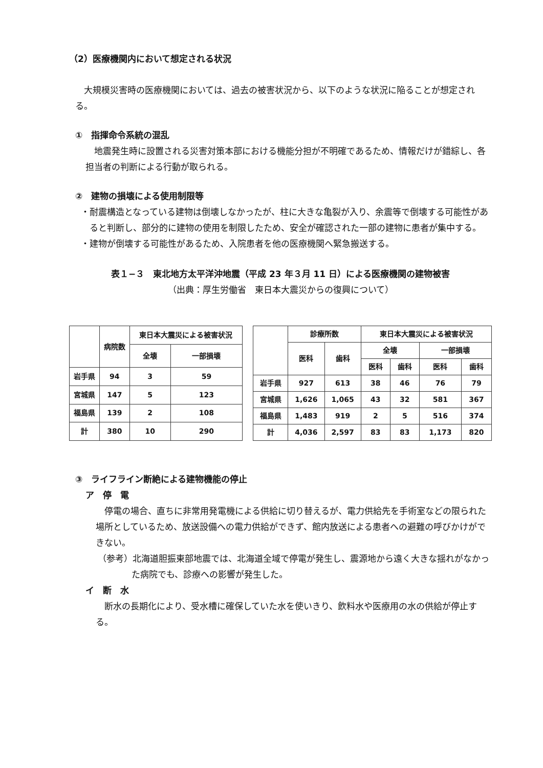（2）医療機関内において想定される状況
大規模災害時の医療機関においては、過去の被害状況から、以下のような状況に陥ることが想定される。
①　指揮命令系統の混乱
地震発生時に設置される災害対策本部における機能分担が不明確であるため、情報だけが錯綜し、各担当者の判断による行動が取られる。
②　建物の損壊による使用制限等
・耐震構造となっている建物は倒壊しなかったが、柱に大きな亀裂が入り、余震等で倒壊する可能性があると判断し、部分的に建物の使用を制限したため、安全が確認された一部の建物に患者が集中する。
・建物が倒壊する可能性があるため、入院患者を他の医療機関へ緊急搬送する。
表１−３　東北地方太平洋沖地震（平成 23 年３月 11 日）による医療機関の建物被害
（出典：厚生労働省　東日本大震災からの復興について）
| | 病院数 | 東日本大震災による被害状況 | |
| --- | --- | --- | --- |
| | | 全壊 | 一部損壊 |
| 岩手県 | 94 | 3 | 59 |
| 宮城県 | 147 | 5 | 123 |
| 福島県 | 139 | 2 | 108 |
| 計 | 380 | 10 | 290 |
| | 診療所数 | | 東日本大震災による被害状況 | | | |
| --- | --- | --- | --- | --- | --- | --- |
| | 医科 | 歯科 | 全壊 | | 一部損壊 | |
| | | | 医科 | 歯科 | 医科 | 歯科 |
| 岩手県 | 927 | 613 | 38 | 46 | 76 | 79 |
| 宮城県 | 1,626 | 1,065 | 43 | 32 | 581 | 367 |
| 福島県 | 1,483 | 919 | 2 | 5 | 516 | 374 |
| 計 | 4,036 | 2,597 | 83 | 83 | 1,173 | 820 |
③　ライフライン断絶による建物機能の停止
ア　停　電
停電の場合、直ちに非常用発電機による供給に切り替えるが、電力供給先を手術室などの限られた場所としているため、放送設備への電力供給ができず、館内放送による患者への避難の呼びかけができない。
（参考）北海道胆振東部地震では、北海道全域で停電が発生し、震源地から遠く大きな揺れがなかった病院でも、診療への影響が発生した。
イ　断　水
断水の長期化により、受水槽に確保していた水を使いきり、飲料水や医療用の水の供給が停止する。